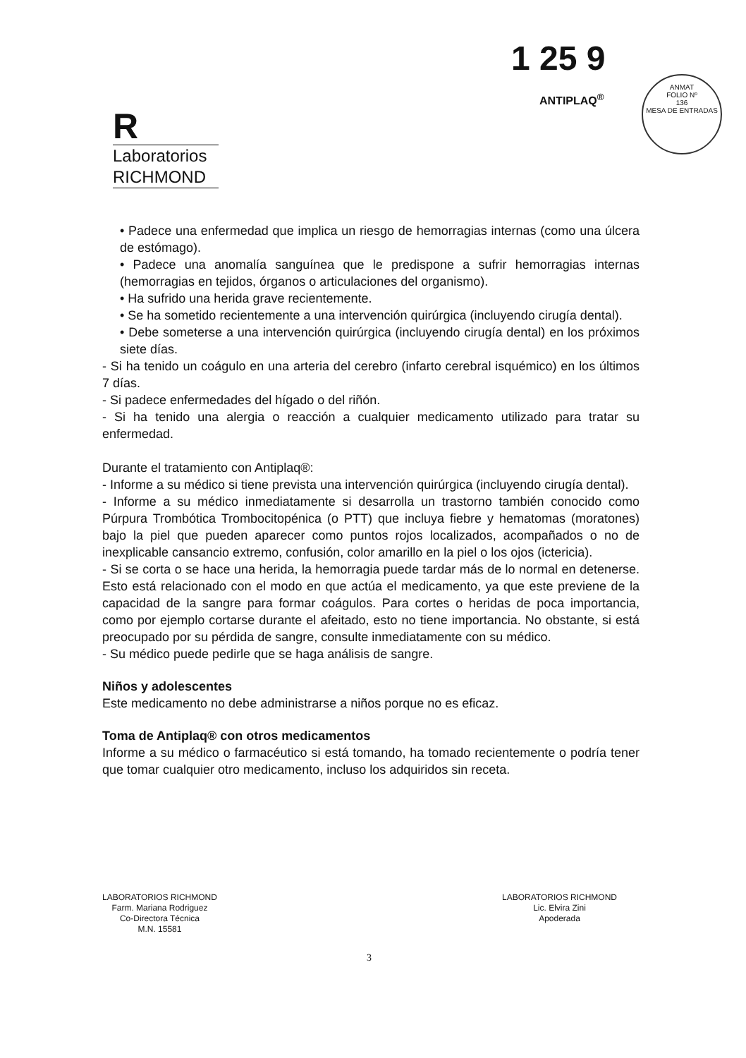1 25 9
ANTIPLAQ<sup>®</sup>
ANMAT
FOLIO Nº
136
MESA DE ENTRADAS
R
Laboratorios
RICHMOND
• Padece una enfermedad que implica un riesgo de hemorragias internas (como una úlcera de estómago).
• Padece una anomalía sanguínea que le predispone a sufrir hemorragias internas (hemorragias en tejidos, órganos o articulaciones del organismo).
• Ha sufrido una herida grave recientemente.
• Se ha sometido recientemente a una intervención quirúrgica (incluyendo cirugía dental).
• Debe someterse a una intervención quirúrgica (incluyendo cirugía dental) en los próximos siete días.
- Si ha tenido un coágulo en una arteria del cerebro (infarto cerebral isquémico) en los últimos 7 días.
- Si padece enfermedades del hígado o del riñón.
- Si ha tenido una alergia o reacción a cualquier medicamento utilizado para tratar su enfermedad.
Durante el tratamiento con Antiplaq®:
- Informe a su médico si tiene prevista una intervención quirúrgica (incluyendo cirugía dental).
- Informe a su médico inmediatamente si desarrolla un trastorno también conocido como Púrpura Trombótica Trombocitopénica (o PTT) que incluya fiebre y hematomas (moratones) bajo la piel que pueden aparecer como puntos rojos localizados, acompañados o no de inexplicable cansancio extremo, confusión, color amarillo en la piel o los ojos (ictericia).
- Si se corta o se hace una herida, la hemorragia puede tardar más de lo normal en detenerse. Esto está relacionado con el modo en que actúa el medicamento, ya que este previene de la capacidad de la sangre para formar coágulos. Para cortes o heridas de poca importancia, como por ejemplo cortarse durante el afeitado, esto no tiene importancia. No obstante, si está preocupado por su pérdida de sangre, consulte inmediatamente con su médico.
- Su médico puede pedirle que se haga análisis de sangre.
Niños y adolescentes
Este medicamento no debe administrarse a niños porque no es eficaz.
Toma de Antiplaq® con otros medicamentos
Informe a su médico o farmacéutico si está tomando, ha tomado recientemente o podría tener que tomar cualquier otro medicamento, incluso los adquiridos sin receta.
LABORATORIOS RICHMOND
Farm. Mariana Rodriguez
Co-Directora Técnica
M.N. 15581
LABORATORIOS RICHMOND
Lic. Elvira Zini
Apoderada
3